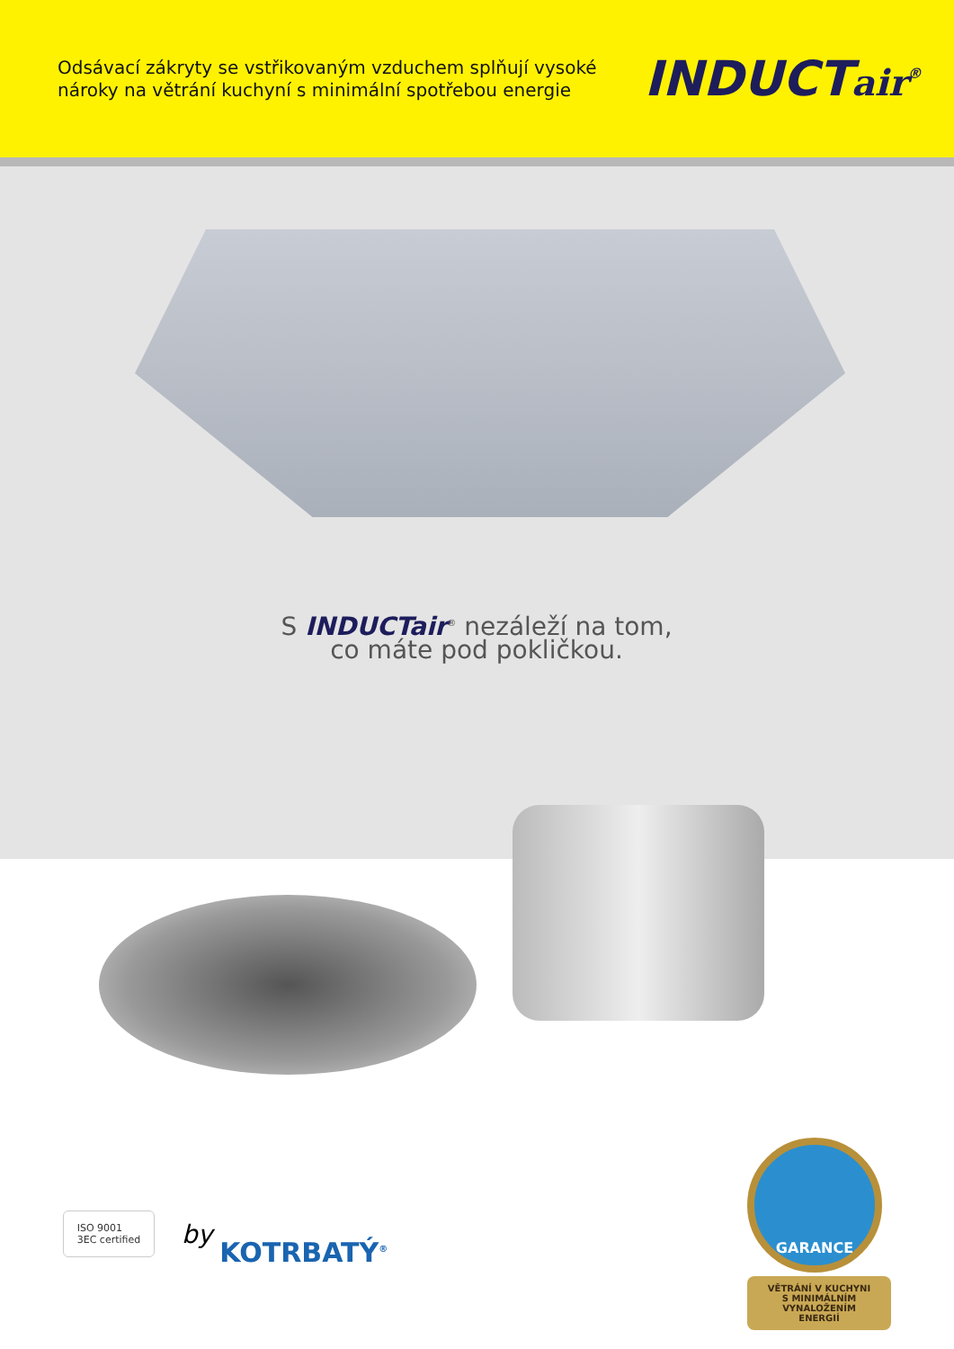Odsávací zákryty se vstřikovaným vzduchem splňují vysoké
nároky na větrání kuchyní s minimální spotřebou energie
INDUCTair<sup>®</sup>
S INDUCTair<sup>®</sup> nezáleží na tom,
co máte pod pokličkou.
ISO 9001
3EC certified
by
KOTRBATÝ<sup>®</sup>
GARANCE
VĚTRÁNÍ V KUCHYNI
S MINIMÁLNÍM
VYNALOŽENÍM
ENERGIÍ